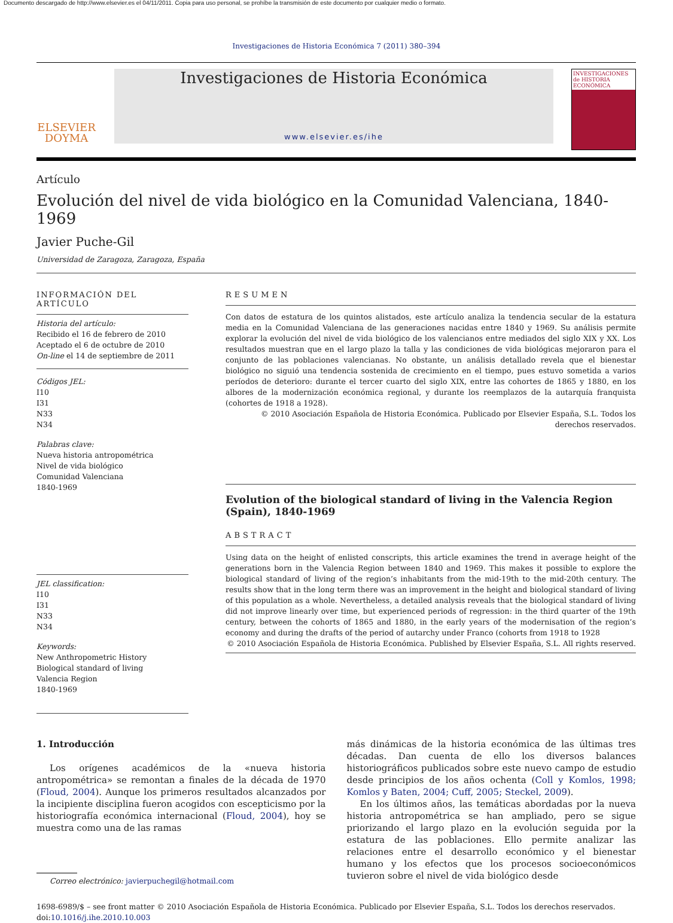Documento descargado de http://www.elsevier.es el 04/11/2011. Copia para uso personal, se prohíbe la transmisión de este documento por cualquier medio o formato.
Investigaciones de Historia Económica 7 (2011) 380–394
ELSEVIER
DOYMA
Investigaciones de Historia Económica
www.elsevier.es/ihe
INVESTIGACIONES de HISTORIA ECONÓMICA
Artículo
Evolución del nivel de vida biológico en la Comunidad Valenciana, 1840-1969
Javier Puche-Gil
Universidad de Zaragoza, Zaragoza, España
INFORMACIÓN DEL ARTÍCULO
Historia del artículo:
Recibido el 16 de febrero de 2010
Aceptado el 6 de octubre de 2010
On-line el 14 de septiembre de 2011
Códigos JEL:
I10
I31
N33
N34
Palabras clave:
Nueva historia antropométrica
Nivel de vida biológico
Comunidad Valenciana
1840-1969
JEL classification:
I10
I31
N33
N34
Keywords:
New Anthropometric History
Biological standard of living
Valencia Region
1840-1969
RESUMEN
Con datos de estatura de los quintos alistados, este artículo analiza la tendencia secular de la estatura media en la Comunidad Valenciana de las generaciones nacidas entre 1840 y 1969. Su análisis permite explorar la evolución del nivel de vida biológico de los valencianos entre mediados del siglo XIX y XX. Los resultados muestran que en el largo plazo la talla y las condiciones de vida biológicas mejoraron para el conjunto de las poblaciones valencianas. No obstante, un análisis detallado revela que el bienestar biológico no siguió una tendencia sostenida de crecimiento en el tiempo, pues estuvo sometida a varios períodos de deterioro: durante el tercer cuarto del siglo XIX, entre las cohortes de 1865 y 1880, en los albores de la modernización económica regional, y durante los reemplazos de la autarquía franquista (cohortes de 1918 a 1928).
© 2010 Asociación Española de Historia Económica. Publicado por Elsevier España, S.L. Todos los derechos reservados.
Evolution of the biological standard of living in the Valencia Region (Spain), 1840-1969
ABSTRACT
Using data on the height of enlisted conscripts, this article examines the trend in average height of the generations born in the Valencia Region between 1840 and 1969. This makes it possible to explore the biological standard of living of the region’s inhabitants from the mid-19th to the mid-20th century. The results show that in the long term there was an improvement in the height and biological standard of living of this population as a whole. Nevertheless, a detailed analysis reveals that the biological standard of living did not improve linearly over time, but experienced periods of regression: in the third quarter of the 19th century, between the cohorts of 1865 and 1880, in the early years of the modernisation of the region’s economy and during the drafts of the period of autarchy under Franco (cohorts from 1918 to 1928
© 2010 Asociación Española de Historia Económica. Published by Elsevier España, S.L. All rights reserved.
1. Introducción
Los orígenes académicos de la «nueva historia antropométrica» se remontan a finales de la década de 1970 (Floud, 2004). Aunque los primeros resultados alcanzados por la incipiente disciplina fueron acogidos con escepticismo por la historiografía económica internacional (Floud, 2004), hoy se muestra como una de las ramas
Correo electrónico: javierpuchegil@hotmail.com
más dinámicas de la historia económica de las últimas tres décadas. Dan cuenta de ello los diversos balances historiográficos publicados sobre este nuevo campo de estudio desde principios de los años ochenta (Coll y Komlos, 1998; Komlos y Baten, 2004; Cuff, 2005; Steckel, 2009).
En los últimos años, las temáticas abordadas por la nueva historia antropométrica se han ampliado, pero se sigue priorizando el largo plazo en la evolución seguida por la estatura de las poblaciones. Ello permite analizar las relaciones entre el desarrollo económico y el bienestar humano y los efectos que los procesos socioeconómicos tuvieron sobre el nivel de vida biológico desde
1698-6989/$ – see front matter © 2010 Asociación Española de Historia Económica. Publicado por Elsevier España, S.L. Todos los derechos reservados.
doi:10.1016/j.ihe.2010.10.003